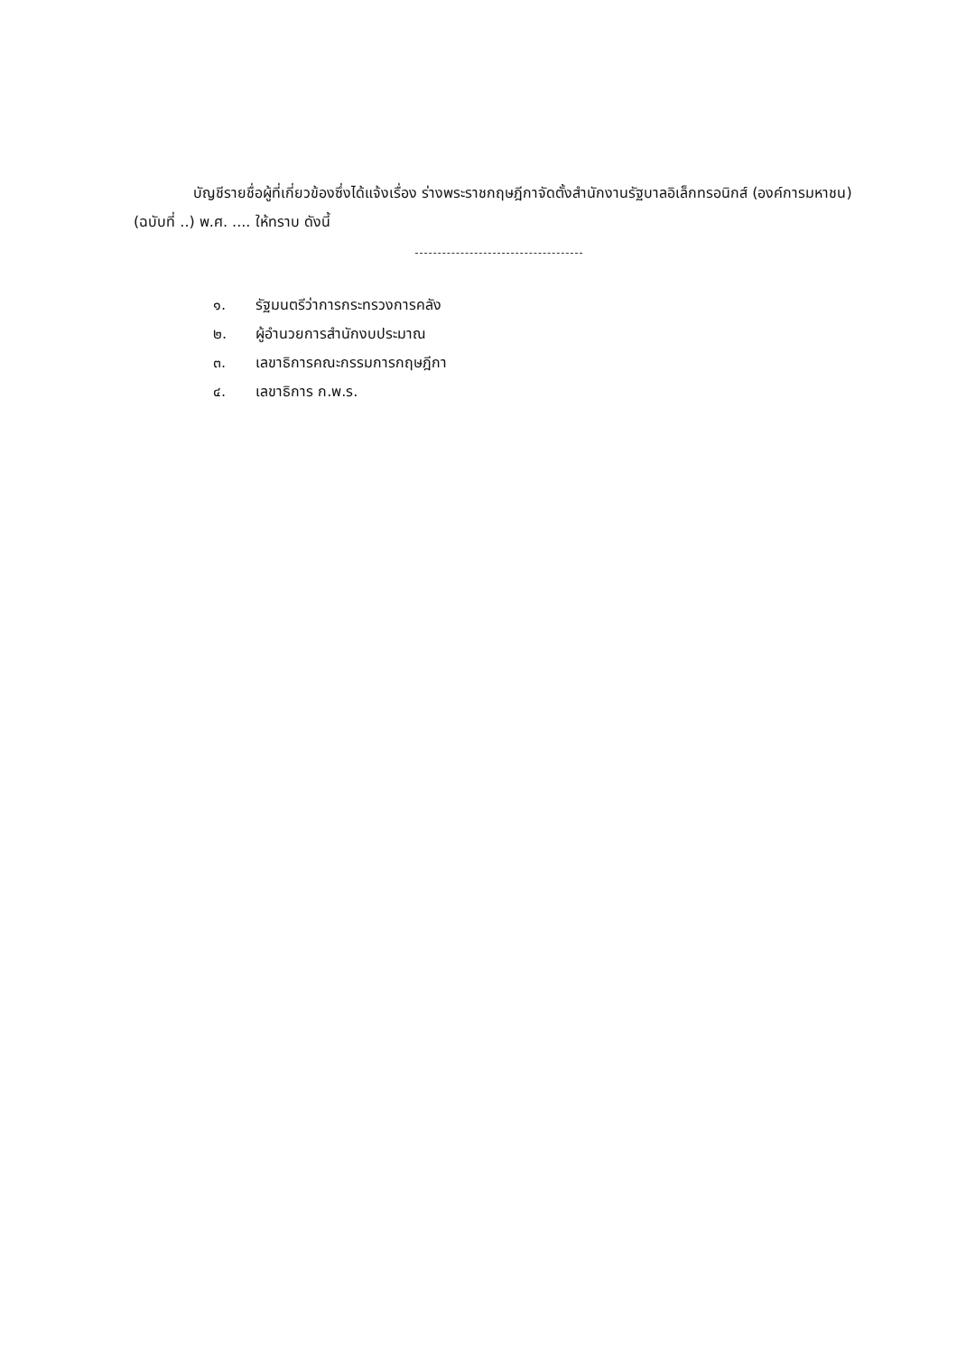บัญชีรายชื่อผู้ที่เกี่ยวข้องซึ่งได้แจ้งเรื่อง ร่างพระราชกฤษฎีกาจัดตั้งสำนักงานรัฐบาลอิเล็กทรอนิกส์ (องค์การมหาชน) (ฉบับที่ ..) พ.ศ. .... ให้ทราบ ดังนี้
๑. รัฐมนตรีว่าการกระทรวงการคลัง
๒. ผู้อำนวยการสำนักงบประมาณ
๓. เลขาธิการคณะกรรมการกฤษฎีกา
๔. เลขาธิการ ก.พ.ร.